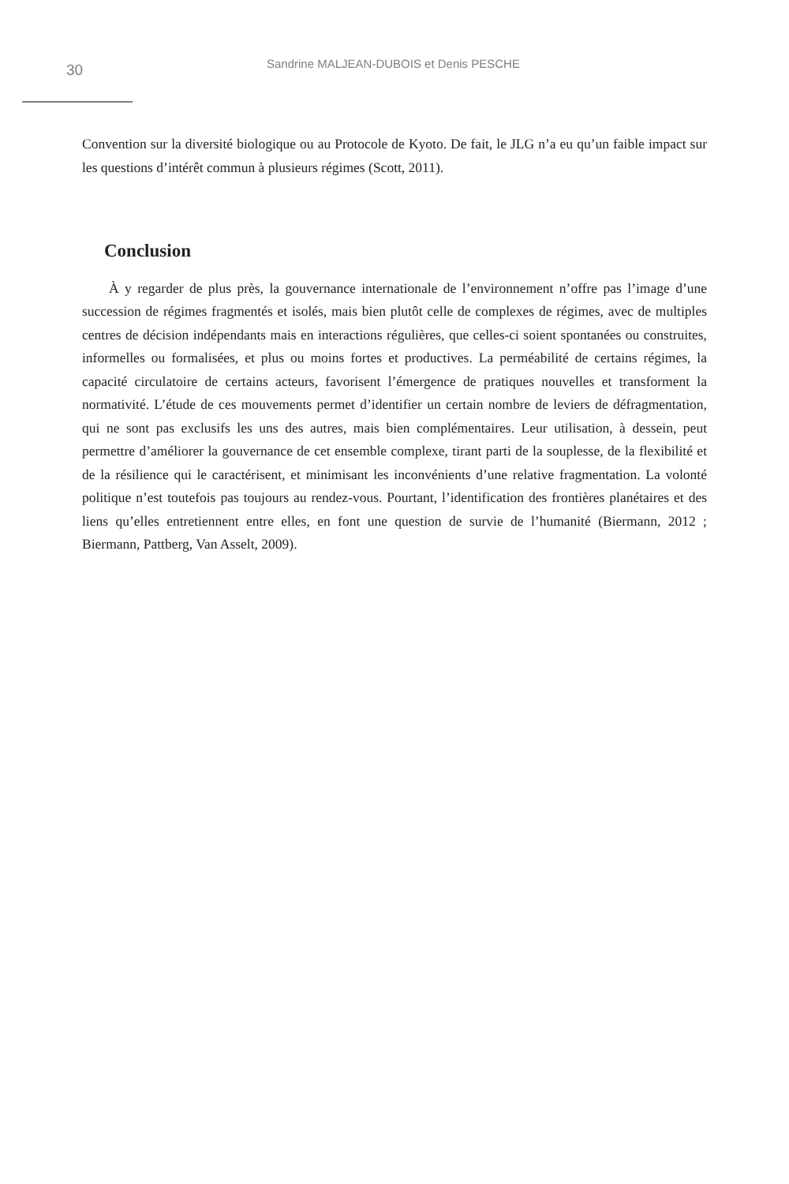30
Sandrine MALJEAN-DUBOIS et Denis PESCHE
Convention sur la diversité biologique ou au Protocole de Kyoto. De fait, le JLG n’a eu qu’un faible impact sur les questions d’intérêt commun à plusieurs régimes (Scott, 2011).
Conclusion
À y regarder de plus près, la gouvernance internationale de l’environnement n’offre pas l’image d’une succession de régimes fragmentés et isolés, mais bien plutôt celle de complexes de régimes, avec de multiples centres de décision indépendants mais en interactions régulières, que celles-ci soient spontanées ou construites, informelles ou formalisées, et plus ou moins fortes et productives. La perméabilité de certains régimes, la capacité circulatoire de certains acteurs, favorisent l’émergence de pratiques nouvelles et transforment la normativité. L’étude de ces mouvements permet d’identifier un certain nombre de leviers de défragmentation, qui ne sont pas exclusifs les uns des autres, mais bien complémentaires. Leur utilisation, à dessein, peut permettre d’améliorer la gouvernance de cet ensemble complexe, tirant parti de la souplesse, de la flexibilité et de la résilience qui le caractérisent, et minimisant les inconvénients d’une relative fragmentation. La volonté politique n’est toutefois pas toujours au rendez-vous. Pourtant, l’identification des frontières planétaires et des liens qu’elles entretiennent entre elles, en font une question de survie de l’humanité (Biermann, 2012 ; Biermann, Pattberg, Van Asselt, 2009).